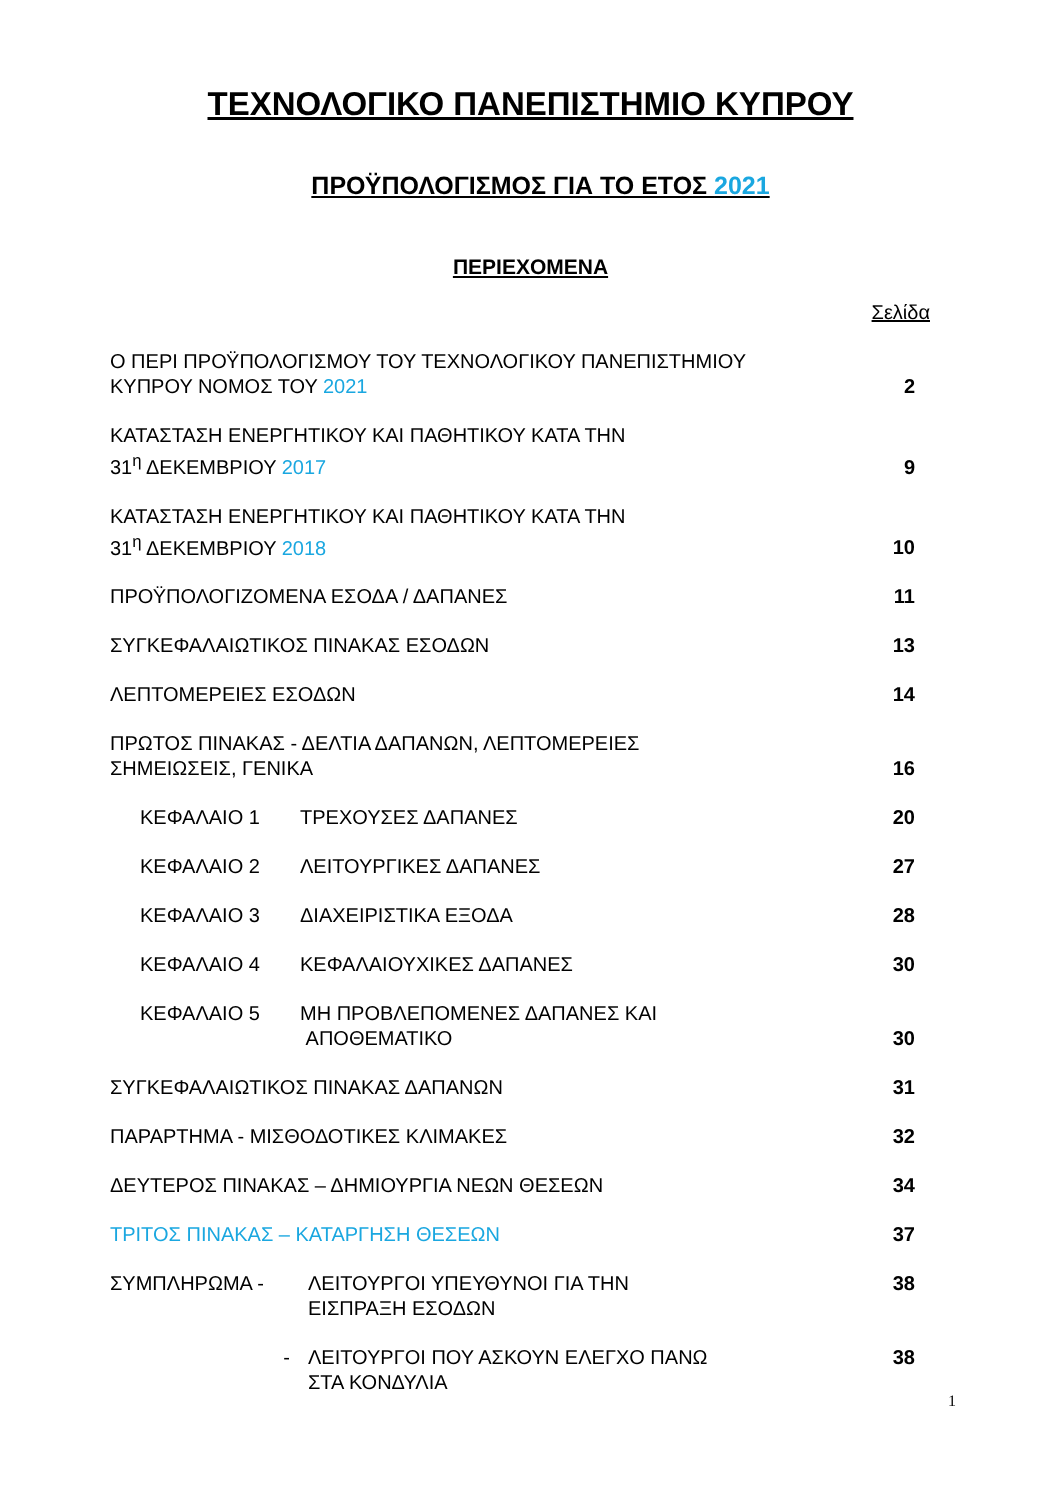ΤΕΧΝΟΛΟΓΙΚΟ ΠΑΝΕΠΙΣΤΗΜΙΟ ΚΥΠΡΟΥ
ΠΡΟΫΠΟΛΟΓΙΣΜΟΣ ΓΙΑ ΤΟ ΕΤΟΣ 2021
ΠΕΡΙΕΧΟΜΕΝΑ
| | | Σελίδα |
| Ο ΠΕΡΙ ΠΡΟΫΠΟΛΟΓΙΣΜΟΥ ΤΟΥ ΤΕΧΝΟΛΟΓΙΚΟΥ ΠΑΝΕΠΙΣΤΗΜΙΟΥ ΚΥΠΡΟΥ ΝΟΜΟΣ ΤΟΥ 2021 | | 2 |
| ΚΑΤΑΣΤΑΣΗ ΕΝΕΡΓΗΤΙΚΟΥ ΚΑΙ ΠΑΘΗΤΙΚΟΥ ΚΑΤΑ ΤΗΝ 31<sup>η</sup> ΔΕΚΕΜΒΡΙΟΥ 2017 | | 9 |
| ΚΑΤΑΣΤΑΣΗ ΕΝΕΡΓΗΤΙΚΟΥ ΚΑΙ ΠΑΘΗΤΙΚΟΥ ΚΑΤΑ ΤΗΝ 31<sup>η</sup> ΔΕΚΕΜΒΡΙΟΥ 2018 | | 10 |
| ΠΡΟΫΠΟΛΟΓΙΖΟΜΕΝΑ ΕΣΟΔΑ / ΔΑΠΑΝΕΣ | | 11 |
| ΣΥΓΚΕΦΑΛΑΙΩΤΙΚΟΣ ΠΙΝΑΚΑΣ ΕΣΟΔΩΝ | | 13 |
| ΛΕΠΤΟΜΕΡΕΙΕΣ ΕΣΟΔΩΝ | | 14 |
| ΠΡΩΤΟΣ ΠΙΝΑΚΑΣ - ΔΕΛΤΙΑ ΔΑΠΑΝΩΝ, ΛΕΠΤΟΜΕΡΕΙΕΣ ΣΗΜΕΙΩΣΕΙΣ, ΓΕΝΙΚΑ | | 16 |
| ΚΕΦΑΛΑΙΟ 1 | ΤΡΕΧΟΥΣΕΣ ΔΑΠΑΝΕΣ | 20 |
| ΚΕΦΑΛΑΙΟ 2 | ΛΕΙΤΟΥΡΓΙΚΕΣ ΔΑΠΑΝΕΣ | 27 |
| ΚΕΦΑΛΑΙΟ 3 | ΔΙΑΧΕΙΡΙΣΤΙΚΑ ΕΞΟΔΑ | 28 |
| ΚΕΦΑΛΑΙΟ 4 | ΚΕΦΑΛΑΙΟΥΧΙΚΕΣ ΔΑΠΑΝΕΣ | 30 |
| ΚΕΦΑΛΑΙΟ 5 | ΜΗ ΠΡΟΒΛΕΠΟΜΕΝΕΣ ΔΑΠΑΝΕΣ ΚΑΙ ΑΠΟΘΕΜΑΤΙΚΟ | 30 |
| ΣΥΓΚΕΦΑΛΑΙΩΤΙΚΟΣ ΠΙΝΑΚΑΣ ΔΑΠΑΝΩΝ | | 31 |
| ΠΑΡΑΡΤΗΜΑ - ΜΙΣΘΟΔΟΤΙΚΕΣ ΚΛΙΜΑΚΕΣ | | 32 |
| ΔΕΥΤΕΡΟΣ ΠΙΝΑΚΑΣ – ΔΗΜΙΟΥΡΓΙΑ ΝΕΩΝ ΘΕΣΕΩΝ | | 34 |
| ΤΡΙΤΟΣ ΠΙΝΑΚΑΣ – ΚΑΤΑΡΓΗΣΗ ΘΕΣΕΩΝ | | 37 |
| ΣΥΜΠΛΗΡΩΜΑ - | ΛΕΙΤΟΥΡΓΟΙ ΥΠΕΥΘΥΝΟΙ ΓΙΑ ΤΗΝ ΕΙΣΠΡΑΞΗ ΕΣΟΔΩΝ | 38 |
| - | ΛΕΙΤΟΥΡΓΟΙ ΠΟΥ ΑΣΚΟΥΝ ΕΛΕΓΧΟ ΠΑΝΩ ΣΤΑ ΚΟΝΔΥΛΙΑ | 38 |
1